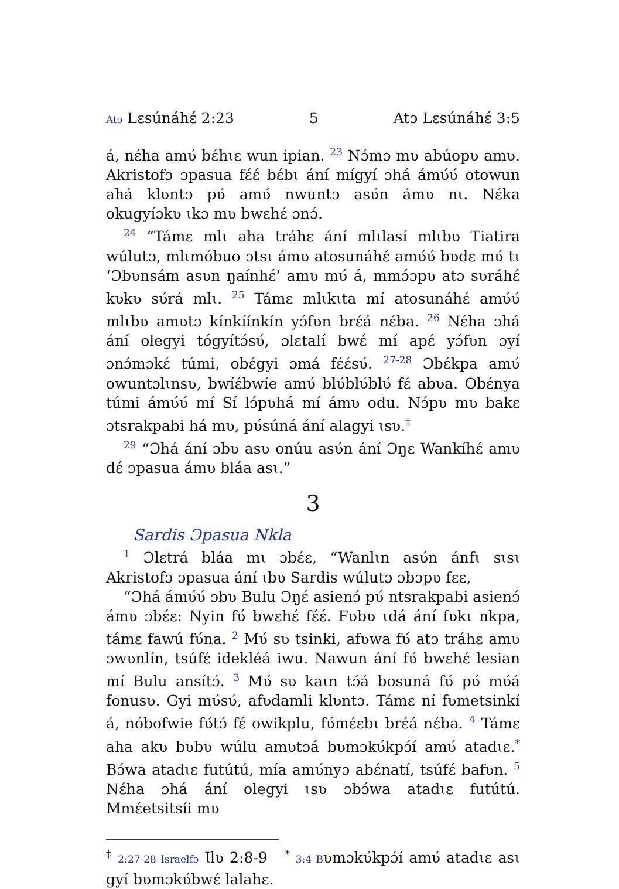Atɔ Lɛsúnáhɛ́ 2:23 5 Atɔ Lɛsúnáhɛ́ 3:5
á, nɛ́ha amʋ́ bɛ́hɩɛ wun ipian. <sup>23</sup> Nɔ́mɔ mʋ abúopʋ amʋ. Akristofɔ ɔpasua fɛ́ɛ́ bɛ́bɩ ání mígyí ɔhá ámʋ́ʋ́ otowun ahá klʋntɔ pʋ́ amʋ́ nwuntɔ asʋ́n ámʋ nɩ. Nɛ́ka okugyíɔkʋ ɩkɔ mʋ bwɛhɛ́ ɔnɔ́.
<sup>24</sup> “Támɛ mlɩ aha tráhɛ ání mlɩlasí mlɩbʋ Tiatira wúlutɔ, mlɩmóbuo ɔtsɩ ámʋ atosunáhɛ́ amʋ́ʋ́ bʋdɛ mʋ́ tɩ ‘Ɔbʋnsám asʋn ŋaínhɛ́’ amʋ mʋ́ á, mmɔ́ɔpʋ atɔ sʋráhɛ́ kʋkʋ sʋ́rá mlɩ. <sup>25</sup> Támɛ mlɩkɩta mí atosunáhɛ́ amʋ́ʋ́ mlɩbʋ amʋtɔ kínkíínkín yɔ́fʋn brɛ́á nɛ́ba. <sup>26</sup> Nɛ́ha ɔhá ání olegyi tógyítɔ́sʋ́, ɔlɛtalí bwɛ́ mí apɛ́ yɔ́fʋn ɔyí ɔnɔ́mɔkɛ́ túmi, obɛ́gyi ɔmá fɛ́ɛ́sʋ́. <sup>27-28</sup> Ɔbɛ́kpa amʋ́ owuntɔlɩnsʋ, bwíɛ́bwíe amʋ́ blʋ́blʋ́blʋ́ fɛ́ abʋa. Obɛ́nya túmi ámʋ́ʋ́ mí Sí lɔ́pʋhá mí ámʋ odu. Nɔ́pʋ mʋ bakɛ ɔtsrakpabi há mʋ, pʋ́súná ání alagyi ɩsʋ.<sup>‡</sup>
<sup>29</sup> “Ɔhá ání ɔbʋ asʋ onúu asʋ́n ání Ɔŋɛ Wankíhɛ́ amʋ dɛ́ ɔpasua ámʋ bláa asɩ.”
3
Sardis Ɔpasua Nkla
<sup>1</sup> Ɔlɛtrá bláa mɩ ɔbɛ́ɛ, “Wanlɩn asʋ́n ánfɩ sɩsɩ Akristofɔ ɔpasua ání ɩbʋ Sardis wúlutɔ ɔbɔpʋ fɛɛ,
“Ɔhá ámʋ́ʋ́ ɔbʋ Bulu Ɔŋɛ́ asienɔ́ pʋ́ ntsrakpabi asienɔ́ ámʋ ɔbɛ́ɛ: Nyin fʋ́ bwɛhɛ́ fɛ́ɛ́. Fʋbʋ ɩdá ání fʋkɩ nkpa, támɛ fawú fʋ́na. <sup>2</sup> Mʋ́ sʋ tsinki, afʋwa fʋ́ atɔ tráhɛ amʋ ɔwʋnlín, tsúfɛ́ idekléá iwu. Nawun ání fʋ́ bwɛhɛ́ lesian mí Bulu ansítɔ́. <sup>3</sup> Mʋ́ sʋ kaɩn tɔ́á bosuná fʋ́ pʋ́ mʋ́á fonusʋ. Gyi mʋ́sʋ́, afʋdamli klʋntɔ. Támɛ ní fʋmetsinkí á, nóbofwie fʋ́tɔ́ fɛ́ owikplu, fʋ́mɛ́ɛbɩ brɛ́á nɛ́ba. <sup>4</sup> Támɛ aha akʋ bʋbʋ wúlu amʋtɔá bʋmɔkʋ́kpɔ́í amʋ́ atadɩɛ.<sup>*</sup> Bɔ́wa atadɩɛ futútú, mía amʋ́nyɔ abɛ́natí, tsúfɛ́ bafʋn. <sup>5</sup> Nɛ́ha ɔhá ání olegyi ɩsʋ ɔbɔ́wa atadɩɛ futútú. Mmɛ́etsitsíi mʋ
<sup>‡</sup> 2:27-28 Israelfɔ Ɩlʋ 2:8-9 <sup>*</sup> 3:4 Bʋmɔkʋ́kpɔ́í amʋ́ atadɩɛ asɩ gyí bʋmɔkʋ́bwɛ́ lalahɛ.